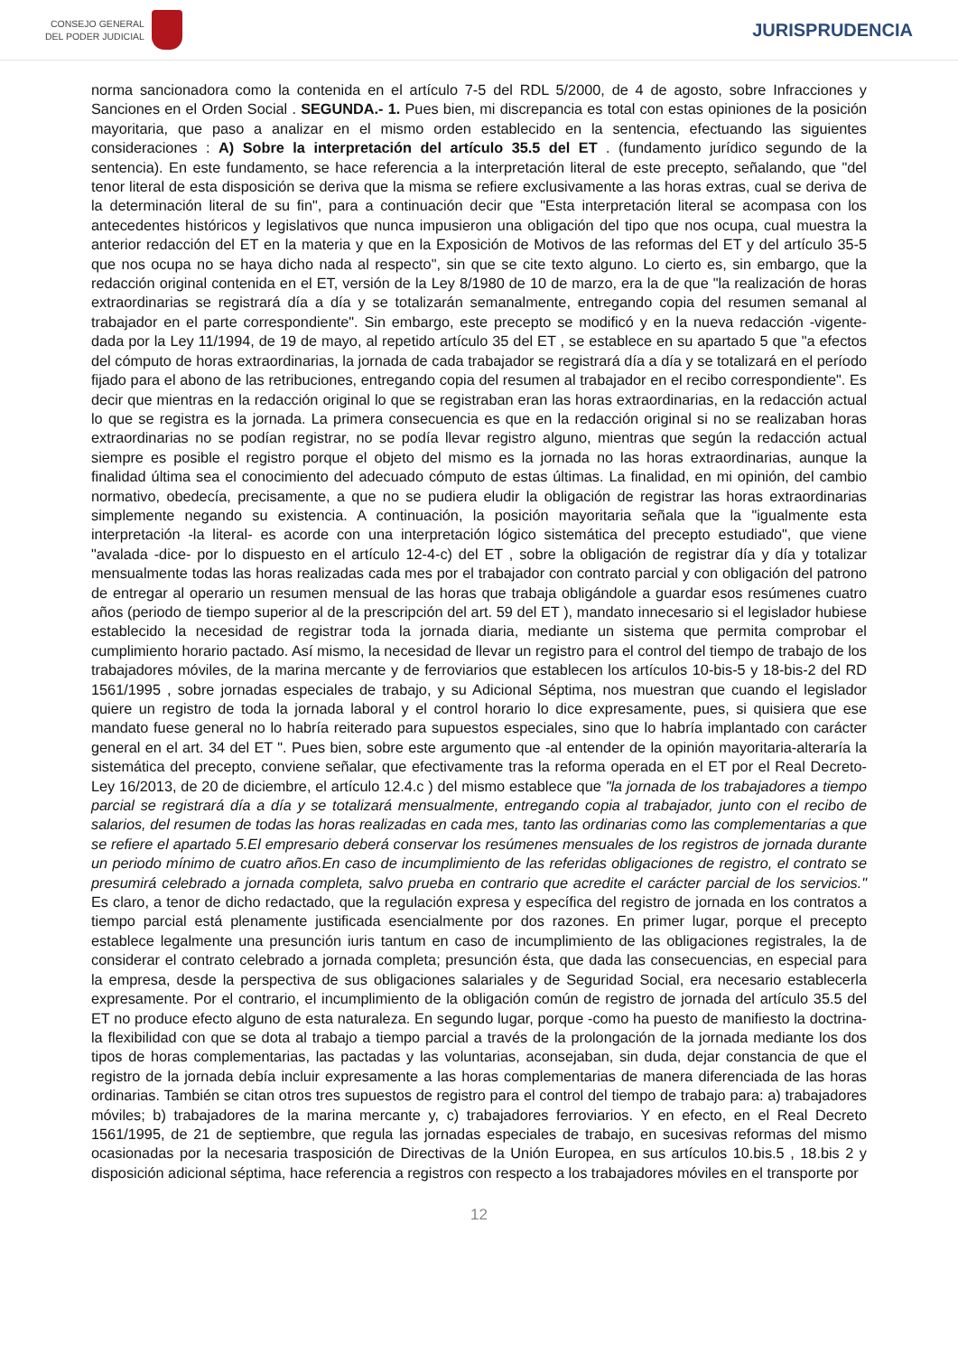CONSEJO GENERAL
DEL PODER JUDICIAL
JURISPRUDENCIA
norma sancionadora como la contenida en el artículo 7-5 del RDL 5/2000, de 4 de agosto, sobre Infracciones y Sanciones en el Orden Social . SEGUNDA.- 1. Pues bien, mi discrepancia es total con estas opiniones de la posición mayoritaria, que paso a analizar en el mismo orden establecido en la sentencia, efectuando las siguientes consideraciones : A) Sobre la interpretación del artículo 35.5 del ET . (fundamento jurídico segundo de la sentencia). En este fundamento, se hace referencia a la interpretación literal de este precepto, señalando, que "del tenor literal de esta disposición se deriva que la misma se refiere exclusivamente a las horas extras, cual se deriva de la determinación literal de su fin", para a continuación decir que "Esta interpretación literal se acompasa con los antecedentes históricos y legislativos que nunca impusieron una obligación del tipo que nos ocupa, cual muestra la anterior redacción del ET en la materia y que en la Exposición de Motivos de las reformas del ET y del artículo 35-5 que nos ocupa no se haya dicho nada al respecto", sin que se cite texto alguno. Lo cierto es, sin embargo, que la redacción original contenida en el ET, versión de la Ley 8/1980 de 10 de marzo, era la de que "la realización de horas extraordinarias se registrará día a día y se totalizarán semanalmente, entregando copia del resumen semanal al trabajador en el parte correspondiente". Sin embargo, este precepto se modificó y en la nueva redacción -vigente- dada por la Ley 11/1994, de 19 de mayo, al repetido artículo 35 del ET , se establece en su apartado 5 que "a efectos del cómputo de horas extraordinarias, la jornada de cada trabajador se registrará día a día y se totalizará en el período fijado para el abono de las retribuciones, entregando copia del resumen al trabajador en el recibo correspondiente". Es decir que mientras en la redacción original lo que se registraban eran las horas extraordinarias, en la redacción actual lo que se registra es la jornada. La primera consecuencia es que en la redacción original si no se realizaban horas extraordinarias no se podían registrar, no se podía llevar registro alguno, mientras que según la redacción actual siempre es posible el registro porque el objeto del mismo es la jornada no las horas extraordinarias, aunque la finalidad última sea el conocimiento del adecuado cómputo de estas últimas. La finalidad, en mi opinión, del cambio normativo, obedecía, precisamente, a que no se pudiera eludir la obligación de registrar las horas extraordinarias simplemente negando su existencia. A continuación, la posición mayoritaria señala que la "igualmente esta interpretación -la literal- es acorde con una interpretación lógico sistemática del precepto estudiado", que viene "avalada -dice- por lo dispuesto en el artículo 12-4-c) del ET , sobre la obligación de registrar día y día y totalizar mensualmente todas las horas realizadas cada mes por el trabajador con contrato parcial y con obligación del patrono de entregar al operario un resumen mensual de las horas que trabaja obligándole a guardar esos resúmenes cuatro años (periodo de tiempo superior al de la prescripción del art. 59 del ET ), mandato innecesario si el legislador hubiese establecido la necesidad de registrar toda la jornada diaria, mediante un sistema que permita comprobar el cumplimiento horario pactado. Así mismo, la necesidad de llevar un registro para el control del tiempo de trabajo de los trabajadores móviles, de la marina mercante y de ferroviarios que establecen los artículos 10-bis-5 y 18-bis-2 del RD 1561/1995 , sobre jornadas especiales de trabajo, y su Adicional Séptima, nos muestran que cuando el legislador quiere un registro de toda la jornada laboral y el control horario lo dice expresamente, pues, si quisiera que ese mandato fuese general no lo habría reiterado para supuestos especiales, sino que lo habría implantado con carácter general en el art. 34 del ET ". Pues bien, sobre este argumento que -al entender de la opinión mayoritaria-alteraría la sistemática del precepto, conviene señalar, que efectivamente tras la reforma operada en el ET por el Real Decreto-Ley 16/2013, de 20 de diciembre, el artículo 12.4.c ) del mismo establece que "la jornada de los trabajadores a tiempo parcial se registrará día a día y se totalizará mensualmente, entregando copia al trabajador, junto con el recibo de salarios, del resumen de todas las horas realizadas en cada mes, tanto las ordinarias como las complementarias a que se refiere el apartado 5.El empresario deberá conservar los resúmenes mensuales de los registros de jornada durante un periodo mínimo de cuatro años.En caso de incumplimiento de las referidas obligaciones de registro, el contrato se presumirá celebrado a jornada completa, salvo prueba en contrario que acredite el carácter parcial de los servicios." Es claro, a tenor de dicho redactado, que la regulación expresa y específica del registro de jornada en los contratos a tiempo parcial está plenamente justificada esencialmente por dos razones. En primer lugar, porque el precepto establece legalmente una presunción iuris tantum en caso de incumplimiento de las obligaciones registrales, la de considerar el contrato celebrado a jornada completa; presunción ésta, que dada las consecuencias, en especial para la empresa, desde la perspectiva de sus obligaciones salariales y de Seguridad Social, era necesario establecerla expresamente. Por el contrario, el incumplimiento de la obligación común de registro de jornada del artículo 35.5 del ET no produce efecto alguno de esta naturaleza. En segundo lugar, porque -como ha puesto de manifiesto la doctrina- la flexibilidad con que se dota al trabajo a tiempo parcial a través de la prolongación de la jornada mediante los dos tipos de horas complementarias, las pactadas y las voluntarias, aconsejaban, sin duda, dejar constancia de que el registro de la jornada debía incluir expresamente a las horas complementarias de manera diferenciada de las horas ordinarias. También se citan otros tres supuestos de registro para el control del tiempo de trabajo para: a) trabajadores móviles; b) trabajadores de la marina mercante y, c) trabajadores ferroviarios. Y en efecto, en el Real Decreto 1561/1995, de 21 de septiembre, que regula las jornadas especiales de trabajo, en sucesivas reformas del mismo ocasionadas por la necesaria trasposición de Directivas de la Unión Europea, en sus artículos 10.bis.5 , 18.bis 2 y disposición adicional séptima, hace referencia a registros con respecto a los trabajadores móviles en el transporte por
12